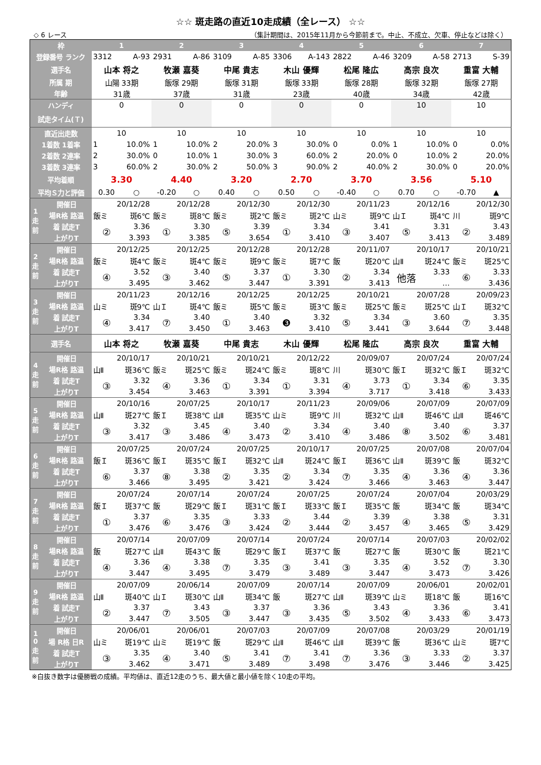☆☆ 斑走路の直近10走成績（全レース） ☆☆
◇ 6 レース （集計期間は、2015年11月から今節前まで。中止、不成立、欠車、停止などは除く）
| 枠 | | 1 | | 2 | | 3 | | 4 | | 5 | | 6 | | 7 | |
| 登録番号 ランク | | 3312 | A-93 | 2931 | A-86 | 3109 | A-85 | 3306 | A-143 | 2822 | A-46 | 3209 | A-58 | 2713 | S-39 |
| 選手名 | | 山本 将之 | | 牧瀬 嘉葵 | | 中尾 貴志 | | 木山 優輝 | | 松尾 隆広 | | 高宗 良次 | | 重富 大輔 | |
| 所属 期 | | 山陽 33期 | | 飯塚 29期 | | 飯塚 31期 | | 飯塚 33期 | | 飯塚 28期 | | 飯塚 32期 | | 飯塚 27期 | |
| 年齢 | | 31歳 | | 37歳 | | 31歳 | | 23歳 | | 40歳 | | 34歳 | | 42歳 | |
| ハンディ | | 0 | | 0 | | 0 | | 0 | | 0 | | 10 | | 10 | |
| 試走タイム(Ｔ) | | | | | | | | | | | | | | | |
| 直近出走数 | | 10 | | 10 | | 10 | | 10 | | 10 | | 10 | | 10 | |
| 1着数 1着率 | | 1 | 10.0% | 1 | 10.0% | 2 | 20.0% | 3 | 30.0% | 0 | 0.0% | 1 | 10.0% | 0 | 0.0% |
| 2着数 2連率 | | 2 | 30.0% | 0 | 10.0% | 1 | 30.0% | 3 | 60.0% | 2 | 20.0% | 0 | 10.0% | 2 | 20.0% |
| 3着数 3連率 | | 3 | 60.0% | 2 | 30.0% | 2 | 50.0% | 3 | 90.0% | 2 | 40.0% | 2 | 30.0% | 0 | 20.0% |
| 平均着順 | | 3.30 | | 4.40 | | 3.20 | | 2.70 | | 3.70 | | 3.56 | | 5.10 | |
| 平均Ｓ力と評価 | | 0.30 | ○ | -0.20 | ○ | 0.40 | ○ | 0.50 | ○ | -0.40 | ○ | 0.70 | ○ | -0.70 | ▲ |
| 1 走 前 | 開催日 | 20/12/28 | | 20/12/28 | | 20/12/30 | | 20/12/30 | | 20/11/23 | | 20/12/16 | | 20/12/30 | |
| | 場R格 路温 | 飯ミ | 斑6℃ | 飯ミ | 斑8℃ | 飯ミ | 斑2℃ | 飯ミ | 斑2℃ | 山ミ | 斑9℃ | 山Ｉ | 斑4℃ | 川 | 斑9℃ |
| | 着 試走T | ② | 3.36 | ① | 3.30 | ⑤ | 3.39 | ① | 3.34 | ③ | 3.41 | ⑤ | 3.31 | ② | 3.43 |
| | 上がりT | | 3.393 | | 3.385 | | 3.654 | | 3.410 | | 3.407 | | 3.413 | | 3.489 |
| 2 走 前 | 開催日 | 20/12/25 | | 20/12/25 | | 20/12/28 | | 20/12/28 | | 20/11/07 | | 20/10/17 | | 20/10/21 | |
| | 場R格 路温 | 飯ミ | 斑4℃ | 飯ミ | 斑4℃ | 飯ミ | 斑9℃ | 飯ミ | 斑7℃ | 飯 | 斑20℃ | 山Ⅱ | 斑24℃ | 飯ミ | 斑25℃ |
| | 着 試走T | ④ | 3.52 | ③ | 3.40 | ⑤ | 3.37 | ① | 3.30 | ② | 3.34 | 他落 | 3.33 | ⑥ | 3.33 |
| | 上がりT | | 3.495 | | 3.462 | | 3.447 | | 3.391 | | 3.413 | | … | | 3.436 |
| 3 走 前 | 開催日 | 20/11/23 | | 20/12/16 | | 20/12/25 | | 20/12/25 | | 20/10/21 | | 20/07/28 | | 20/09/23 | |
| | 場R格 路温 | 山ミ | 斑9℃ | 山Ｉ | 斑4℃ | 飯ミ | 斑5℃ | 飯ミ | 斑3℃ | 飯ミ | 斑25℃ | 飯ミ | 斑25℃ | 山Ｉ | 斑32℃ |
| | 着 試走T | ④ | 3.34 | ⑦ | 3.40 | ① | 3.40 | ❸ | 3.32 | ⑤ | 3.34 | ③ | 3.60 | ⑦ | 3.35 |
| | 上がりT | | 3.417 | | 3.450 | | 3.463 | | 3.410 | | 3.441 | | 3.644 | | 3.448 |
| 選手名 | | 山本 将之 | | 牧瀬 嘉葵 | | 中尾 貴志 | | 木山 優輝 | | 松尾 隆広 | | 高宗 良次 | | 重富 大輔 | |
| 4 走 前 | 開催日 | 20/10/17 | | 20/10/21 | | 20/10/21 | | 20/12/22 | | 20/09/07 | | 20/07/24 | | 20/07/24 | |
| | 場R格 路温 | 山Ⅱ | 斑36℃ | 飯ミ | 斑25℃ | 飯ミ | 斑24℃ | 飯ミ | 斑8℃ | 川 | 斑30℃ | 飯Ｉ | 斑32℃ | 飯Ｉ | 斑32℃ |
| | 着 試走T | ③ | 3.32 | ④ | 3.36 | ① | 3.34 | ① | 3.31 | ④ | 3.73 | ① | 3.34 | ⑥ | 3.35 |
| | 上がりT | | 3.454 | | 3.463 | | 3.391 | | 3.394 | | 3.717 | | 3.418 | | 3.433 |
| 5 走 前 | 開催日 | 20/10/16 | | 20/07/25 | | 20/10/17 | | 20/11/23 | | 20/09/06 | | 20/07/09 | | 20/07/09 | |
| | 場R格 路温 | 山Ⅱ | 斑27℃ | 飯Ｉ | 斑38℃ | 山Ⅱ | 斑35℃ | 山ミ | 斑9℃ | 川 | 斑32℃ | 山Ⅱ | 斑46℃ | 山Ⅱ | 斑46℃ |
| | 着 試走T | ③ | 3.32 | ③ | 3.45 | ④ | 3.40 | ② | 3.34 | ④ | 3.40 | ⑧ | 3.40 | ⑥ | 3.37 |
| | 上がりT | | 3.417 | | 3.486 | | 3.473 | | 3.410 | | 3.486 | | 3.502 | | 3.481 |
| 6 走 前 | 開催日 | 20/07/25 | | 20/07/24 | | 20/07/25 | | 20/10/17 | | 20/07/25 | | 20/07/08 | | 20/07/04 | |
| | 場R格 路温 | 飯Ｉ | 斑36℃ | 飯Ｉ | 斑35℃ | 飯Ｉ | 斑32℃ | 山Ⅱ | 斑24℃ | 飯Ｉ | 斑36℃ | 山Ⅱ | 斑39℃ | 飯 | 斑32℃ |
| | 着 試走T | ⑥ | 3.37 | ⑧ | 3.38 | ② | 3.35 | ② | 3.34 | ⑦ | 3.35 | ④ | 3.36 | ④ | 3.36 |
| | 上がりT | | 3.466 | | 3.495 | | 3.421 | | 3.424 | | 3.466 | | 3.463 | | 3.447 |
| 7 走 前 | 開催日 | 20/07/24 | | 20/07/14 | | 20/07/24 | | 20/07/25 | | 20/07/24 | | 20/07/04 | | 20/03/29 | |
| | 場R格 路温 | 飯Ｉ | 斑37℃ | 飯 | 斑29℃ | 飯Ｉ | 斑31℃ | 飯Ｉ | 斑33℃ | 飯Ｉ | 斑35℃ | 飯 | 斑34℃ | 飯 | 斑34℃ |
| | 着 試走T | ① | 3.37 | ⑥ | 3.35 | ③ | 3.33 | ② | 3.44 | ② | 3.39 | ④ | 3.38 | ⑤ | 3.31 |
| | 上がりT | | 3.476 | | 3.476 | | 3.424 | | 3.444 | | 3.457 | | 3.465 | | 3.429 |
| 8 走 前 | 開催日 | 20/07/14 | | 20/07/09 | | 20/07/14 | | 20/07/24 | | 20/07/14 | | 20/07/03 | | 20/02/02 | |
| | 場R格 路温 | 飯 | 斑27℃ | 山Ⅱ | 斑43℃ | 飯 | 斑29℃ | 飯Ｉ | 斑37℃ | 飯 | 斑27℃ | 飯 | 斑30℃ | 飯 | 斑21℃ |
| | 着 試走T | ④ | 3.36 | ④ | 3.38 | ⑦ | 3.35 | ③ | 3.41 | ③ | 3.35 | ④ | 3.52 | ⑦ | 3.30 |
| | 上がりT | | 3.447 | | 3.495 | | 3.479 | | 3.489 | | 3.447 | | 3.473 | | 3.426 |
| 9 走 前 | 開催日 | 20/07/09 | | 20/06/14 | | 20/07/09 | | 20/07/14 | | 20/07/09 | | 20/06/01 | | 20/02/01 | |
| | 場R格 路温 | 山Ⅱ | 斑40℃ | 山Ｉ | 斑30℃ | 山Ⅱ | 斑34℃ | 飯 | 斑27℃ | 山Ⅱ | 斑39℃ | 山ミ | 斑18℃ | 飯 | 斑16℃ |
| | 着 試走T | ② | 3.37 | ⑦ | 3.43 | ③ | 3.37 | ③ | 3.36 | ⑤ | 3.43 | ④ | 3.36 | ⑥ | 3.41 |
| | 上がりT | | 3.447 | | 3.505 | | 3.447 | | 3.435 | | 3.502 | | 3.433 | | 3.473 |
| 1 0 走 前 | 開催日 | 20/06/01 | | 20/06/01 | | 20/07/03 | | 20/07/09 | | 20/07/08 | | 20/03/29 | | 20/01/19 | |
| | 場 R格 日R | 山ミ | 斑19℃ | 山ミ | 斑19℃ | 飯 | 斑29℃ | 山Ⅱ | 斑46℃ | 山Ⅱ | 斑39℃ | 飯 | 斑36℃ | 山ミ | 斑7℃ |
| | 着 試走T | ③ | 3.35 | ④ | 3.40 | ⑤ | 3.41 | ⑦ | 3.41 | ⑦ | 3.36 | ③ | 3.33 | ② | 3.37 |
| | 上がりT | | 3.462 | | 3.471 | | 3.489 | | 3.498 | | 3.476 | | 3.446 | | 3.425 |
※白抜き数字は優勝戦の成績。平均値は、直近12走のうち、最大値と最小値を除く10走の平均。